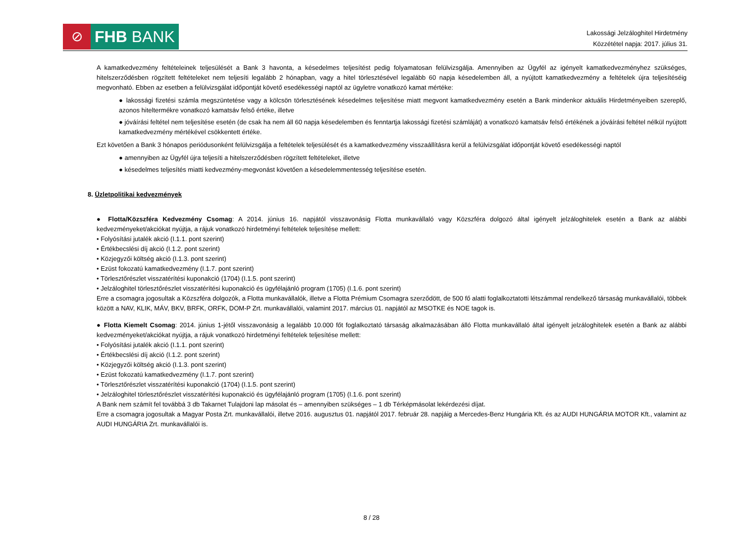⊘ FHB BANK
Lakossági Jelzáloghitel Hirdetmény
Közzététel napja: 2017. július 31.
A kamatkedvezmény feltételeinek teljesülését a Bank 3 havonta, a késedelmes teljesítést pedig folyamatosan felülvizsgálja. Amennyiben az Ügyfél az igényelt kamatkedvezményhez szükséges, hitelszerződésben rögzített feltételeket nem teljesíti legalább 2 hónapban, vagy a hitel törlesztésével legalább 60 napja késedelemben áll, a nyújtott kamatkedvezmény a feltételek újra teljesítéséig megvonható. Ebben az esetben a felülvizsgálat időpontját követő esedékességi naptól az ügyletre vonatkozó kamat mértéke:
● lakossági fizetési számla megszüntetése vagy a kölcsön törlesztésének késedelmes teljesítése miatt megvont kamatkedvezmény esetén a Bank mindenkor aktuális Hirdetményeiben szereplő, azonos hiteltermékre vonatkozó kamatsáv felső értéke, illetve
● jóváírási feltétel nem teljesítése esetén (de csak ha nem áll 60 napja késedelemben és fenntartja lakossági fizetési számláját) a vonatkozó kamatsáv felső értékének a jóváírási feltétel nélkül nyújtott kamatkedvezmény mértékével csökkentett értéke.
Ezt követően a Bank 3 hónapos periódusonként felülvizsgálja a feltételek teljesülését és a kamatkedvezmény visszaállításra kerül a felülvizsgálat időpontját követő esedékességi naptól
● amennyiben az Ügyfél újra teljesíti a hitelszerződésben rögzített feltételeket, illetve
● késedelmes teljesítés miatti kedvezmény-megvonást követően a késedelemmentesség teljesítése esetén.
8. Üzletpolitikai kedvezmények
● Flotta/Közszféra Kedvezmény Csomag: A 2014. június 16. napjától visszavonásig Flotta munkavállaló vagy Közszféra dolgozó által igényelt jelzáloghitelek esetén a Bank az alábbi kedvezményeket/akciókat nyújtja, a rájuk vonatkozó hirdetményi feltételek teljesítése mellett:
• Folyósítási jutalék akció (I.1.1. pont szerint)
• Értékbecslési díj akció (I.1.2. pont szerint)
• Közjegyzői költség akció (I.1.3. pont szerint)
• Ezüst fokozatú kamatkedvezmény (I.1.7. pont szerint)
• Törlesztőrészlet visszatérítési kuponakció (1704) (I.1.5. pont szerint)
• Jelzáloghitel törlesztőrészlet visszatérítési kuponakció és ügyfélajánló program (1705) (I.1.6. pont szerint)
Erre a csomagra jogosultak a Közszféra dolgozók, a Flotta munkavállalók, illetve a Flotta Prémium Csomagra szerződött, de 500 fő alatti foglalkoztatotti létszámmal rendelkező társaság munkavállalói, többek között a NAV, KLIK, MÁV, BKV, BRFK, ORFK, DOM-P Zrt. munkavállalói, valamint 2017. március 01. napjától az MSOTKE és NOE tagok is.
● Flotta Kiemelt Csomag: 2014. június 1-jétől visszavonásig a legalább 10.000 főt foglalkoztató társaság alkalmazásában álló Flotta munkavállaló által igényelt jelzáloghitelek esetén a Bank az alábbi kedvezményeket/akciókat nyújtja, a rájuk vonatkozó hirdetményi feltételek teljesítése mellett:
• Folyósítási jutalék akció (I.1.1. pont szerint)
• Értékbecslési díj akció (I.1.2. pont szerint)
• Közjegyzői költség akció (I.1.3. pont szerint)
• Ezüst fokozatú kamatkedvezmény (I.1.7. pont szerint)
• Törlesztőrészlet visszatérítési kuponakció (1704) (I.1.5. pont szerint)
• Jelzáloghitel törlesztőrészlet visszatérítési kuponakció és ügyfélajánló program (1705) (I.1.6. pont szerint)
A Bank nem számít fel továbbá 3 db Takarnet Tulajdoni lap másolat és – amennyiben szükséges – 1 db Térképmásolat lekérdezési díjat.
Erre a csomagra jogosultak a Magyar Posta Zrt. munkavállalói, illetve 2016. augusztus 01. napjától 2017. február 28. napjáig a Mercedes-Benz Hungária Kft. és az AUDI HUNGÁRIA MOTOR Kft., valamint az AUDI HUNGÁRIA Zrt. munkavállalói is.
8 / 28